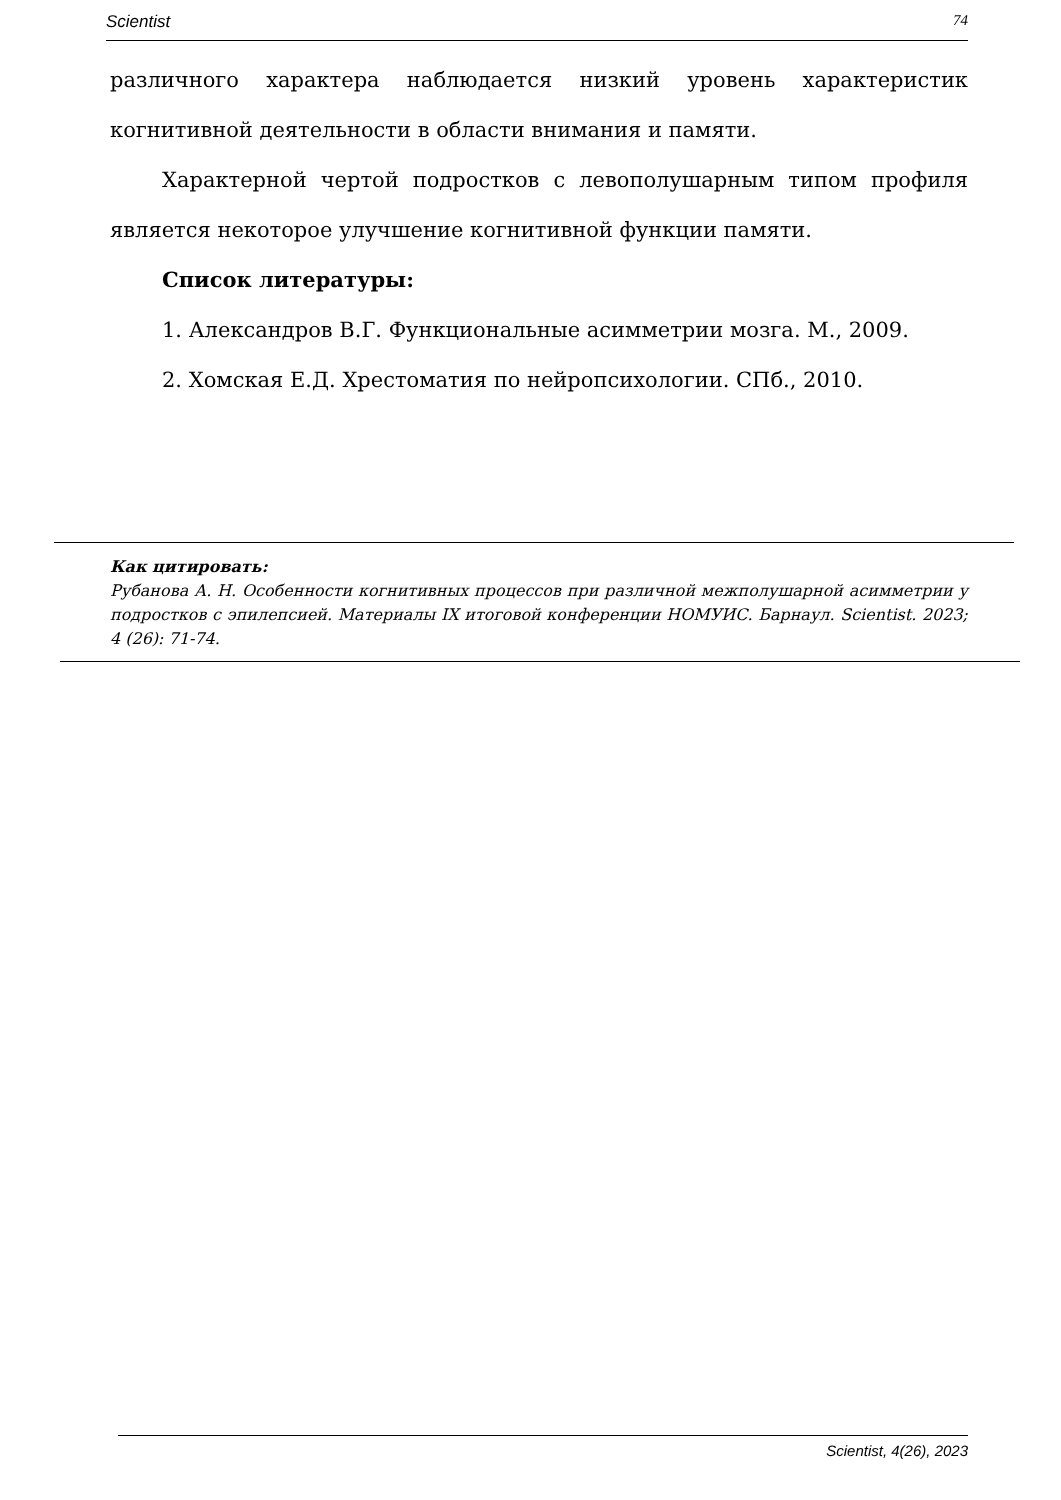Scientist 74
различного характера наблюдается низкий уровень характеристик когнитивной деятельности в области внимания и памяти.
Характерной чертой подростков с левополушарным типом профиля является некоторое улучшение когнитивной функции памяти.
Список литературы:
1. Александров В.Г. Функциональные асимметрии мозга. М., 2009.
2. Хомская Е.Д. Хрестоматия по нейропсихологии. СПб., 2010.
Как цитировать:
Рубанова А. Н. Особенности когнитивных процессов при различной межполушарной асимметрии у подростков с эпилепсией. Материалы IX итоговой конференции НОМУИС. Барнаул. Scientist. 2023; 4 (26): 71-74.
Scientist, 4(26), 2023